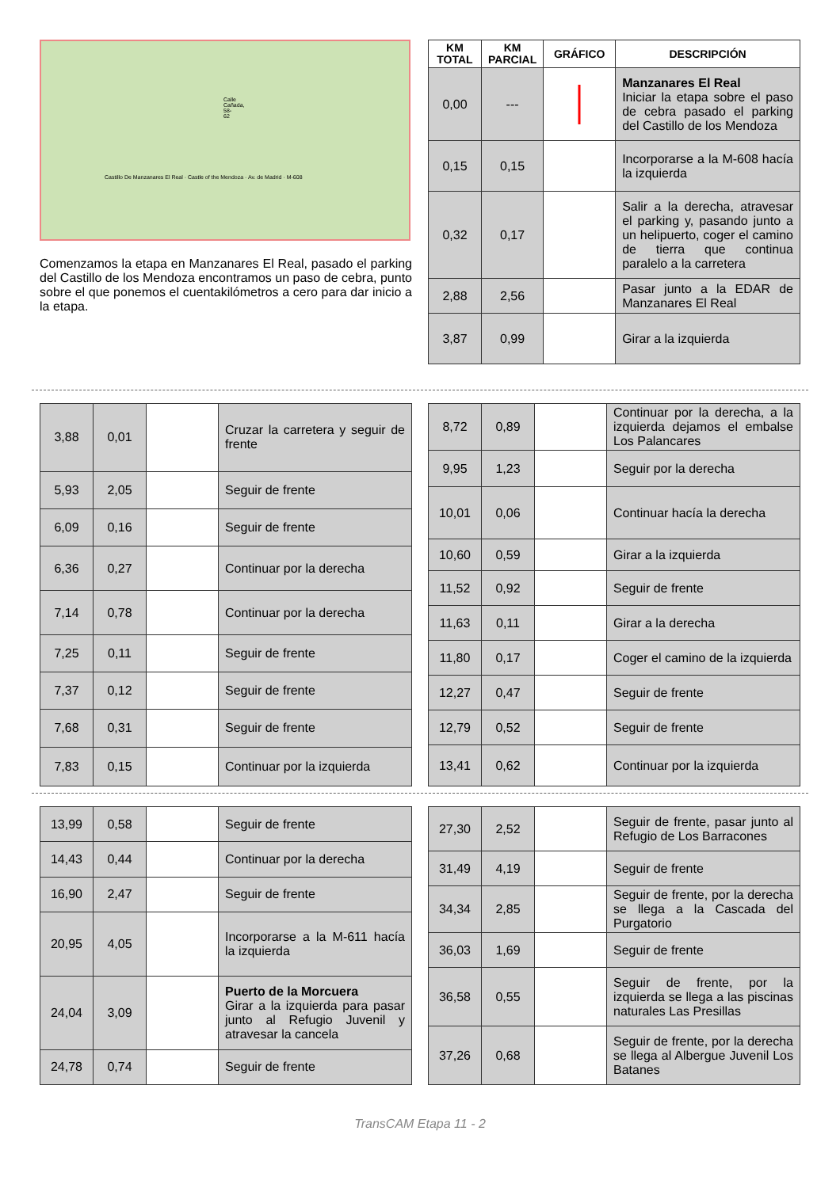Calle Cañada, 58-62
Castillo De Manzanares El Real · Castle of the Mendoza · Av. de Madrid · M-608
Comenzamos la etapa en Manzanares El Real, pasado el parking del Castillo de los Mendoza encontramos un paso de cebra, punto sobre el que ponemos el cuentakilómetros a cero para dar inicio a la etapa.
| KM TOTAL | KM PARCIAL | GRÁFICO | DESCRIPCIÓN |
| --- | --- | --- | --- |
| 0,00 | --- | | Manzanares El Real Iniciar la etapa sobre el paso de cebra pasado el parking del Castillo de los Mendoza |
| 0,15 | 0,15 | | Incorporarse a la M-608 hacía la izquierda |
| 0,32 | 0,17 | | Salir a la derecha, atravesar el parking y, pasando junto a un helipuerto, coger el camino de tierra que continua paralelo a la carretera |
| 2,88 | 2,56 | | Pasar junto a la EDAR de Manzanares El Real |
| 3,87 | 0,99 | | Girar a la izquierda |
| 3,88 | 0,01 | | Cruzar la carretera y seguir de frente |
| 5,93 | 2,05 | | Seguir de frente |
| 6,09 | 0,16 | | Seguir de frente |
| 6,36 | 0,27 | | Continuar por la derecha |
| 7,14 | 0,78 | | Continuar por la derecha |
| 7,25 | 0,11 | | Seguir de frente |
| 7,37 | 0,12 | | Seguir de frente |
| 7,68 | 0,31 | | Seguir de frente |
| 7,83 | 0,15 | | Continuar por la izquierda |
| 8,72 | 0,89 | | Continuar por la derecha, a la izquierda dejamos el embalse Los Palancares |
| 9,95 | 1,23 | | Seguir por la derecha |
| 10,01 | 0,06 | | Continuar hacía la derecha |
| 10,60 | 0,59 | | Girar a la izquierda |
| 11,52 | 0,92 | | Seguir de frente |
| 11,63 | 0,11 | | Girar a la derecha |
| 11,80 | 0,17 | | Coger el camino de la izquierda |
| 12,27 | 0,47 | | Seguir de frente |
| 12,79 | 0,52 | | Seguir de frente |
| 13,41 | 0,62 | | Continuar por la izquierda |
| 13,99 | 0,58 | | Seguir de frente |
| 14,43 | 0,44 | | Continuar por la derecha |
| 16,90 | 2,47 | | Seguir de frente |
| 20,95 | 4,05 | | Incorporarse a la M-611 hacía la izquierda |
| 24,04 | 3,09 | | Puerto de la Morcuera Girar a la izquierda para pasar junto al Refugio Juvenil y atravesar la cancela |
| 24,78 | 0,74 | | Seguir de frente |
| 27,30 | 2,52 | | Seguir de frente, pasar junto al Refugio de Los Barracones |
| 31,49 | 4,19 | | Seguir de frente |
| 34,34 | 2,85 | | Seguir de frente, por la derecha se llega a la Cascada del Purgatorio |
| 36,03 | 1,69 | | Seguir de frente |
| 36,58 | 0,55 | | Seguir de frente, por la izquierda se llega a las piscinas naturales Las Presillas |
| 37,26 | 0,68 | | Seguir de frente, por la derecha se llega al Albergue Juvenil Los Batanes |
TransCAM Etapa 11 - 2